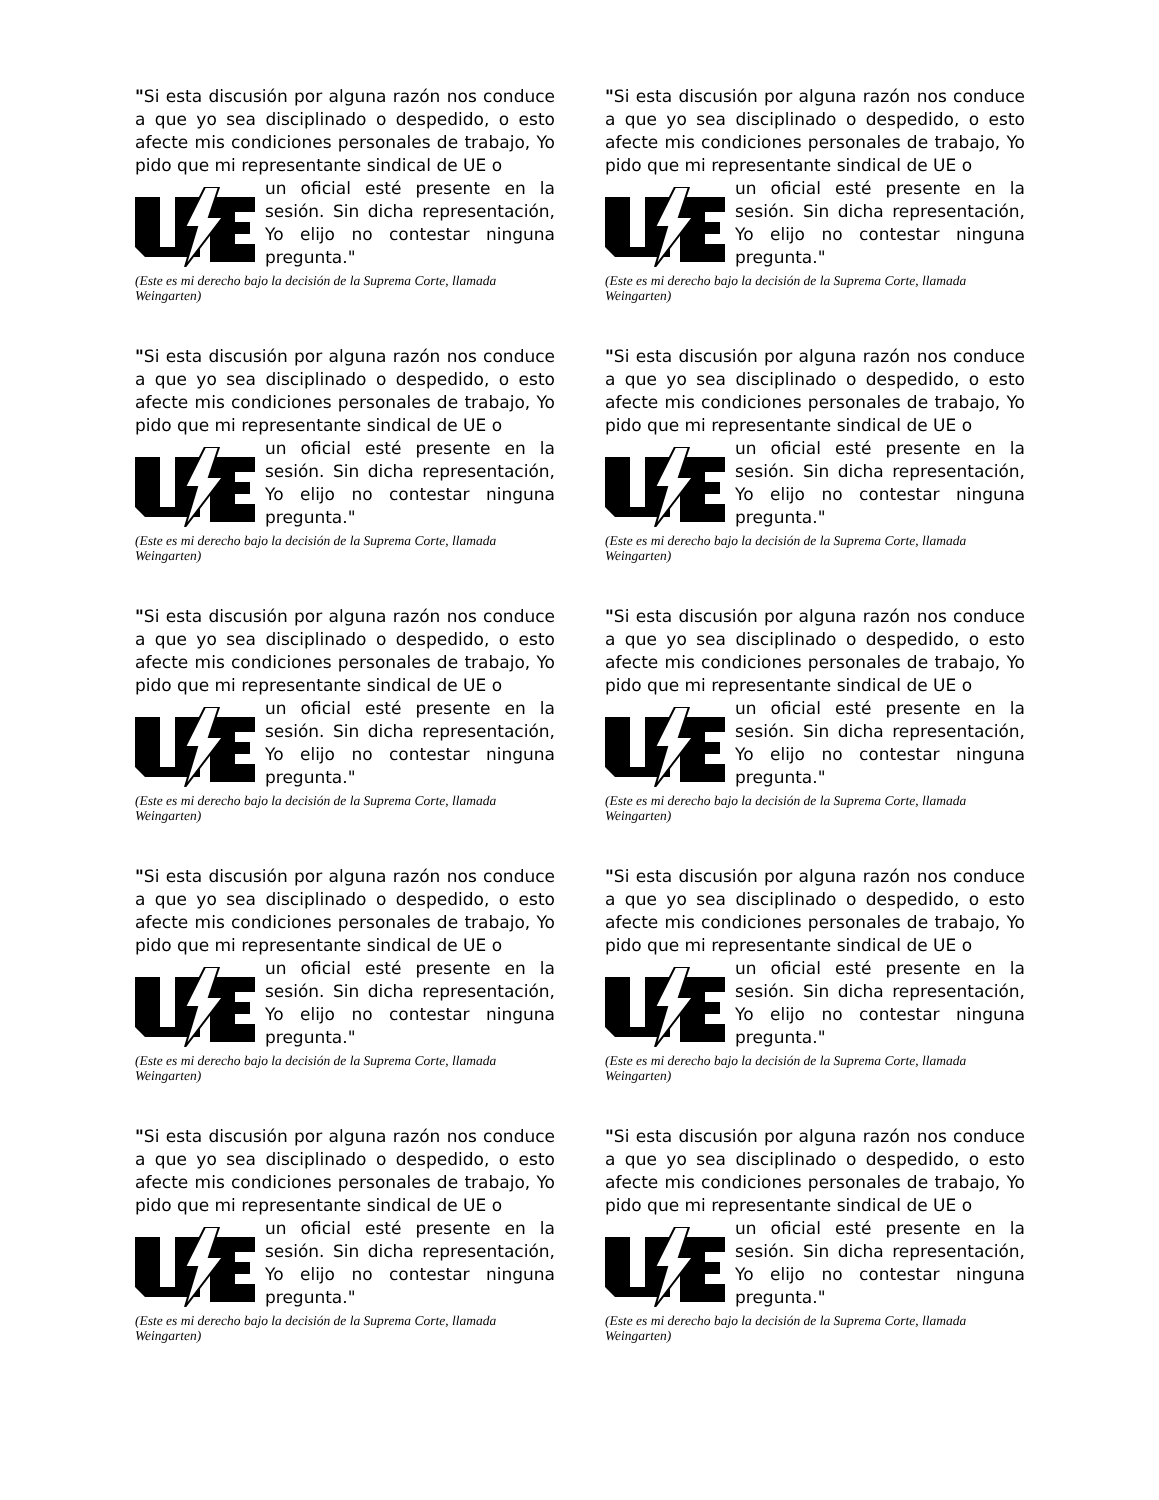"Si esta discusión por alguna razón nos conduce a que yo sea disciplinado o despedido, o esto afecte mis condiciones personales de trabajo, Yo pido que mi representante sindical de UE o
un oficial esté presente en la sesión. Sin dicha representación, Yo elijo no contestar ninguna pregunta."
(Este es mi derecho bajo la decisión de la Suprema Corte, llamada Weingarten)
"Si esta discusión por alguna razón nos conduce a que yo sea disciplinado o despedido, o esto afecte mis condiciones personales de trabajo, Yo pido que mi representante sindical de UE o
un oficial esté presente en la sesión. Sin dicha representación, Yo elijo no contestar ninguna pregunta."
(Este es mi derecho bajo la decisión de la Suprema Corte, llamada Weingarten)
"Si esta discusión por alguna razón nos conduce a que yo sea disciplinado o despedido, o esto afecte mis condiciones personales de trabajo, Yo pido que mi representante sindical de UE o
un oficial esté presente en la sesión. Sin dicha representación, Yo elijo no contestar ninguna pregunta."
(Este es mi derecho bajo la decisión de la Suprema Corte, llamada Weingarten)
"Si esta discusión por alguna razón nos conduce a que yo sea disciplinado o despedido, o esto afecte mis condiciones personales de trabajo, Yo pido que mi representante sindical de UE o
un oficial esté presente en la sesión. Sin dicha representación, Yo elijo no contestar ninguna pregunta."
(Este es mi derecho bajo la decisión de la Suprema Corte, llamada Weingarten)
"Si esta discusión por alguna razón nos conduce a que yo sea disciplinado o despedido, o esto afecte mis condiciones personales de trabajo, Yo pido que mi representante sindical de UE o
un oficial esté presente en la sesión. Sin dicha representación, Yo elijo no contestar ninguna pregunta."
(Este es mi derecho bajo la decisión de la Suprema Corte, llamada Weingarten)
"Si esta discusión por alguna razón nos conduce a que yo sea disciplinado o despedido, o esto afecte mis condiciones personales de trabajo, Yo pido que mi representante sindical de UE o
un oficial esté presente en la sesión. Sin dicha representación, Yo elijo no contestar ninguna pregunta."
(Este es mi derecho bajo la decisión de la Suprema Corte, llamada Weingarten)
"Si esta discusión por alguna razón nos conduce a que yo sea disciplinado o despedido, o esto afecte mis condiciones personales de trabajo, Yo pido que mi representante sindical de UE o
un oficial esté presente en la sesión. Sin dicha representación, Yo elijo no contestar ninguna pregunta."
(Este es mi derecho bajo la decisión de la Suprema Corte, llamada Weingarten)
"Si esta discusión por alguna razón nos conduce a que yo sea disciplinado o despedido, o esto afecte mis condiciones personales de trabajo, Yo pido que mi representante sindical de UE o
un oficial esté presente en la sesión. Sin dicha representación, Yo elijo no contestar ninguna pregunta."
(Este es mi derecho bajo la decisión de la Suprema Corte, llamada Weingarten)
"Si esta discusión por alguna razón nos conduce a que yo sea disciplinado o despedido, o esto afecte mis condiciones personales de trabajo, Yo pido que mi representante sindical de UE o
un oficial esté presente en la sesión. Sin dicha representación, Yo elijo no contestar ninguna pregunta."
(Este es mi derecho bajo la decisión de la Suprema Corte, llamada Weingarten)
"Si esta discusión por alguna razón nos conduce a que yo sea disciplinado o despedido, o esto afecte mis condiciones personales de trabajo, Yo pido que mi representante sindical de UE o
un oficial esté presente en la sesión. Sin dicha representación, Yo elijo no contestar ninguna pregunta."
(Este es mi derecho bajo la decisión de la Suprema Corte, llamada Weingarten)